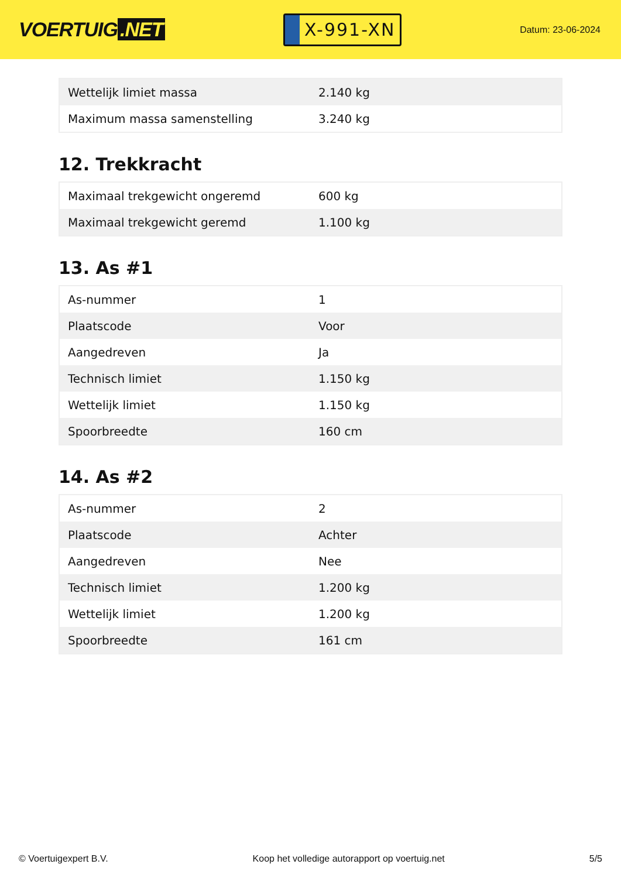VOERTUIG.NET
X-991-XN
Datum: 23-06-2024
| Wettelijk limiet massa | 2.140 kg |
| Maximum massa samenstelling | 3.240 kg |
12. Trekkracht
| Maximaal trekgewicht ongeremd | 600 kg |
| Maximaal trekgewicht geremd | 1.100 kg |
13. As #1
| As-nummer | 1 |
| Plaatscode | Voor |
| Aangedreven | Ja |
| Technisch limiet | 1.150 kg |
| Wettelijk limiet | 1.150 kg |
| Spoorbreedte | 160 cm |
14. As #2
| As-nummer | 2 |
| Plaatscode | Achter |
| Aangedreven | Nee |
| Technisch limiet | 1.200 kg |
| Wettelijk limiet | 1.200 kg |
| Spoorbreedte | 161 cm |
© Voertuigexpert B.V. Koop het volledige autorapport op voertuig.net 5/5